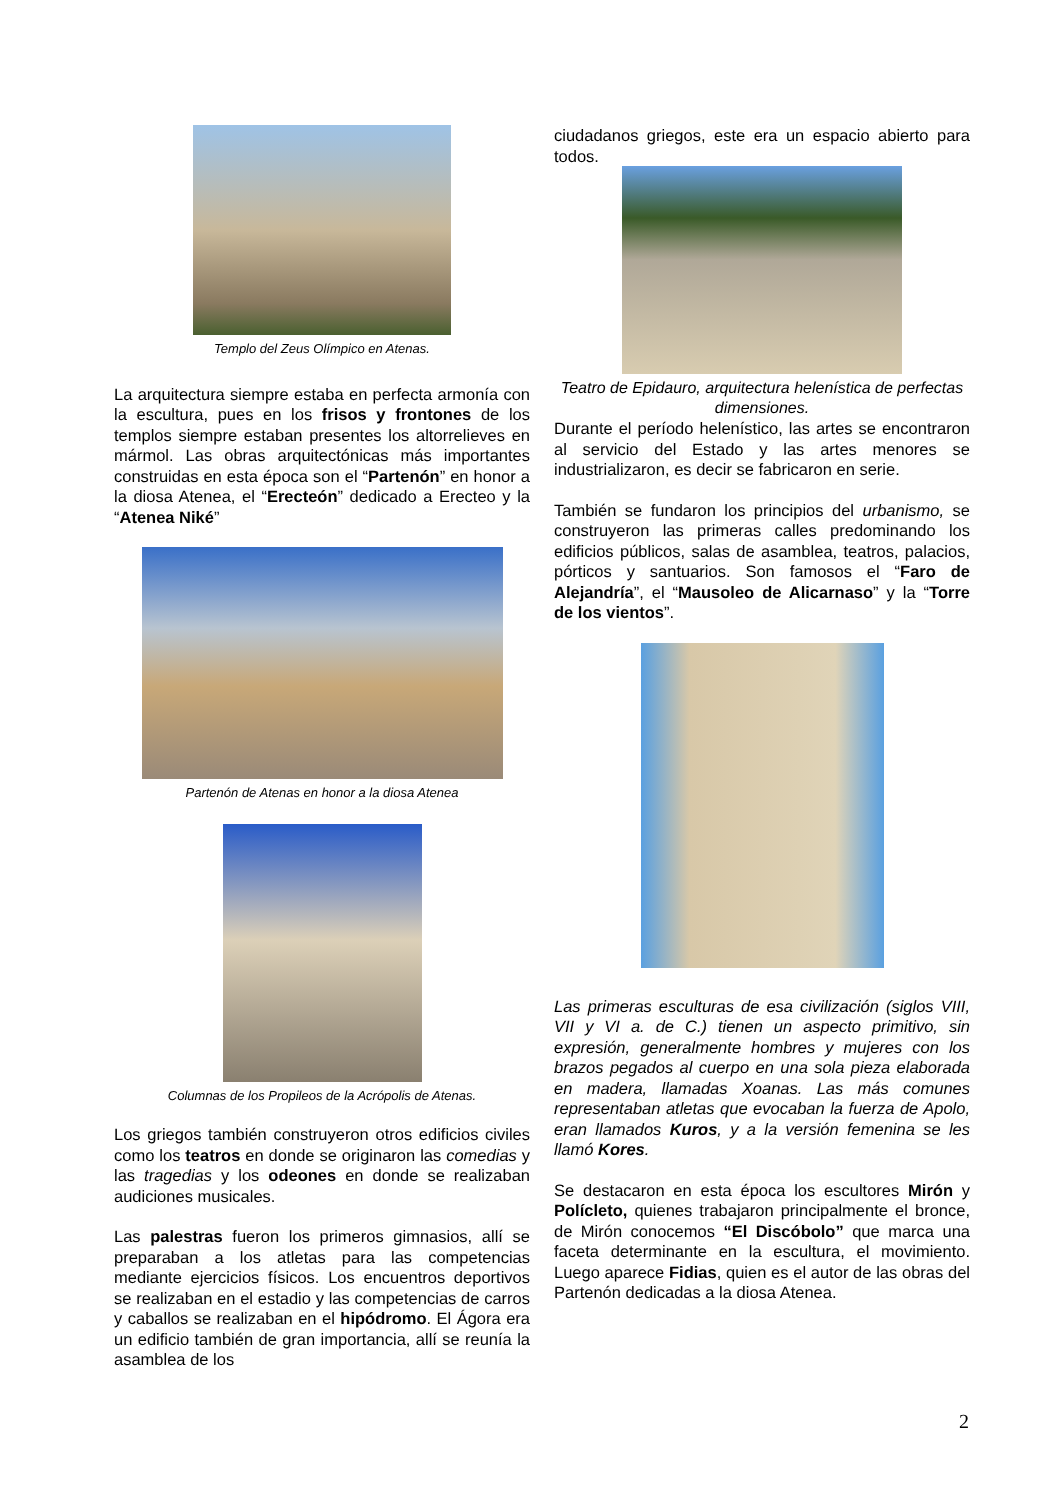Templo del Zeus Olímpico en Atenas.
La arquitectura siempre estaba en perfecta armonía con la escultura, pues en los frisos y frontones de los templos siempre estaban presentes los altorrelieves en mármol. Las obras arquitectónicas más importantes construidas en esta época son el “Partenón” en honor a la diosa Atenea, el “Erecteón” dedicado a Erecteo y la “Atenea Niké”
Partenón de Atenas en honor a la diosa Atenea
Columnas de los Propileos de la Acrópolis de Atenas.
Los griegos también construyeron otros edificios civiles como los teatros en donde se originaron las comedias y las tragedias y los odeones en donde se realizaban audiciones musicales.
Las palestras fueron los primeros gimnasios, allí se preparaban a los atletas para las competencias mediante ejercicios físicos. Los encuentros deportivos se realizaban en el estadio y las competencias de carros y caballos se realizaban en el hipódromo. El Ágora era un edificio también de gran importancia, allí se reunía la asamblea de los
ciudadanos griegos, este era un espacio abierto para todos.
Teatro de Epidauro, arquitectura helenística de perfectas dimensiones.
Durante el período helenístico, las artes se encontraron al servicio del Estado y las artes menores se industrializaron, es decir se fabricaron en serie.
También se fundaron los principios del urbanismo, se construyeron las primeras calles predominando los edificios públicos, salas de asamblea, teatros, palacios, pórticos y santuarios. Son famosos el “Faro de Alejandría”, el “Mausoleo de Alicarnaso” y la “Torre de los vientos”.
Las primeras esculturas de esa civilización (siglos VIII, VII y VI a. de C.) tienen un aspecto primitivo, sin expresión, generalmente hombres y mujeres con los brazos pegados al cuerpo en una sola pieza elaborada en madera, llamadas Xoanas. Las más comunes representaban atletas que evocaban la fuerza de Apolo, eran llamados Kuros, y a la versión femenina se les llamó Kores.
Se destacaron en esta época los escultores Mirón y Polícleto, quienes trabajaron principalmente el bronce, de Mirón conocemos “El Discóbolo” que marca una faceta determinante en la escultura, el movimiento. Luego aparece Fidias, quien es el autor de las obras del Partenón dedicadas a la diosa Atenea.
2